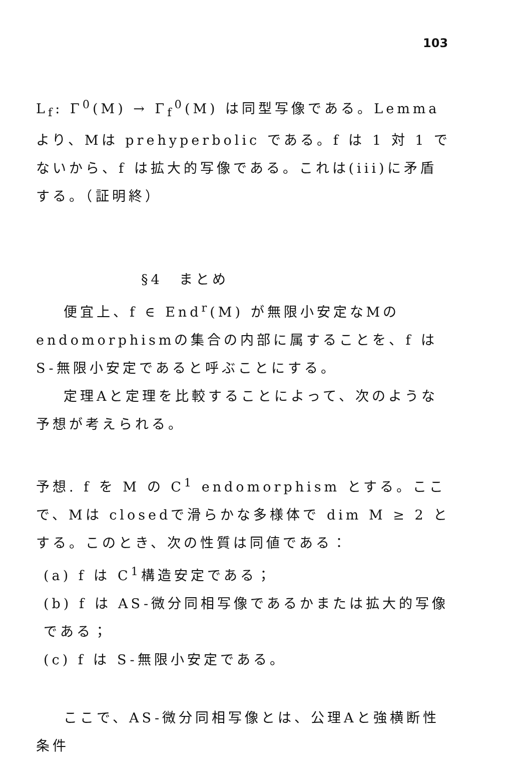103
L<sub>f</sub>: Γ<sup>0</sup>(M) → Γ<sub>f</sub><sup>0</sup>(M) は同型写像である。Lemmaより、Mは prehyperbolic である。f は 1 対 1 でないから、f は拡大的写像である。これは(iii)に矛盾する。（証明終）
§4　まとめ
便宜上、f ∈ End<sup>r</sup>(M) が無限小安定なMのendomorphismの集合の内部に属することを、f はS-無限小安定であると呼ぶことにする。
定理Aと定理を比較することによって、次のような予想が考えられる。
予想. f を M の C<sup>1</sup> endomorphism とする。ここで、Mは closedで滑らかな多様体で dim M ≥ 2 とする。このとき、次の性質は同値である：
(a) f は C<sup>1</sup>構造安定である；
(b) f は AS-微分同相写像であるかまたは拡大的写像である；
(c) f は S-無限小安定である。
ここで、AS-微分同相写像とは、公理Aと強横断性条件